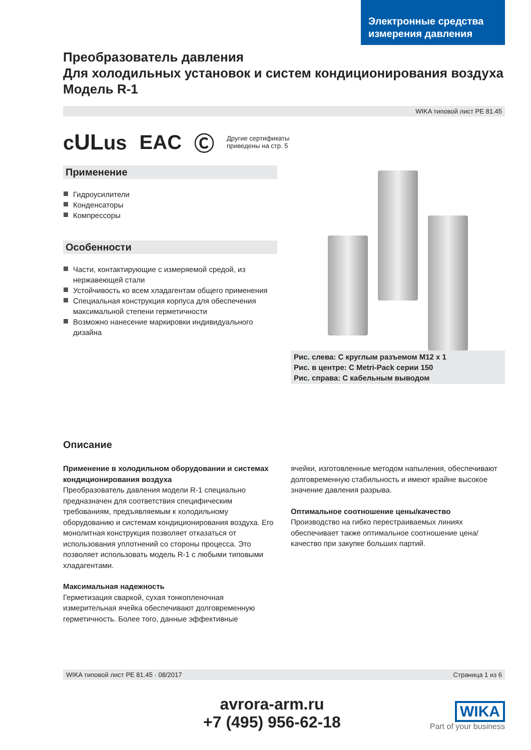Электронные средства измерения давления
Преобразователь давления
Для холодильных установок и систем кондиционирования воздуха
Модель R-1
WIKA типовой лист PE 81.45
cULus EAC Ⓒ Другие сертификаты
приведены на стр. 5
Применение
Гидроусилители
Конденсаторы
Компрессоры
Особенности
Части, контактирующие с измеряемой средой, из нержавеющей стали
Устойчивость ко всем хладагентам общего применения
Специальная конструкция корпуса для обеспечения максимальной степени герметичности
Возможно нанесение маркировки индивидуального дизайна
Рис. слева: С круглым разъемом M12 x 1
Рис. в центре: С Metri-Pack серии 150
Рис. справа: С кабельным выводом
Описание
Применение в холодильном оборудовании и системах кондиционирования воздуха
Преобразователь давления модели R-1 специально предназначен для соответствия специфическим требованиям, предъявляемым к холодильному оборудованию и системам кондиционирования воздуха. Его монолитная конструкция позволяет отказаться от использования уплотнений со стороны процесса. Это позволяет использовать модель R-1 с любыми типовыми хладагентами.
Максимальная надежность
Герметизация сваркой, сухая тонкопленочная измерительная ячейка обеспечивают долговременную герметичность. Более того, данные эффективные
ячейки, изготовленные методом напыления, обеспечивают долговременную стабильность и имеют крайне высокое значение давления разрыва.
Оптимальное соотношение цены/качество
Производство на гибко перестраиваемых линиях обеспечивает также оптимальное соотношение цена/качество при закупке больших партий.
WIKA типовой лист PE 81.45 · 08/2017 Страница 1 из 6
avrora-arm.ru
+7 (495) 956-62-18
WIKA
Part of your business